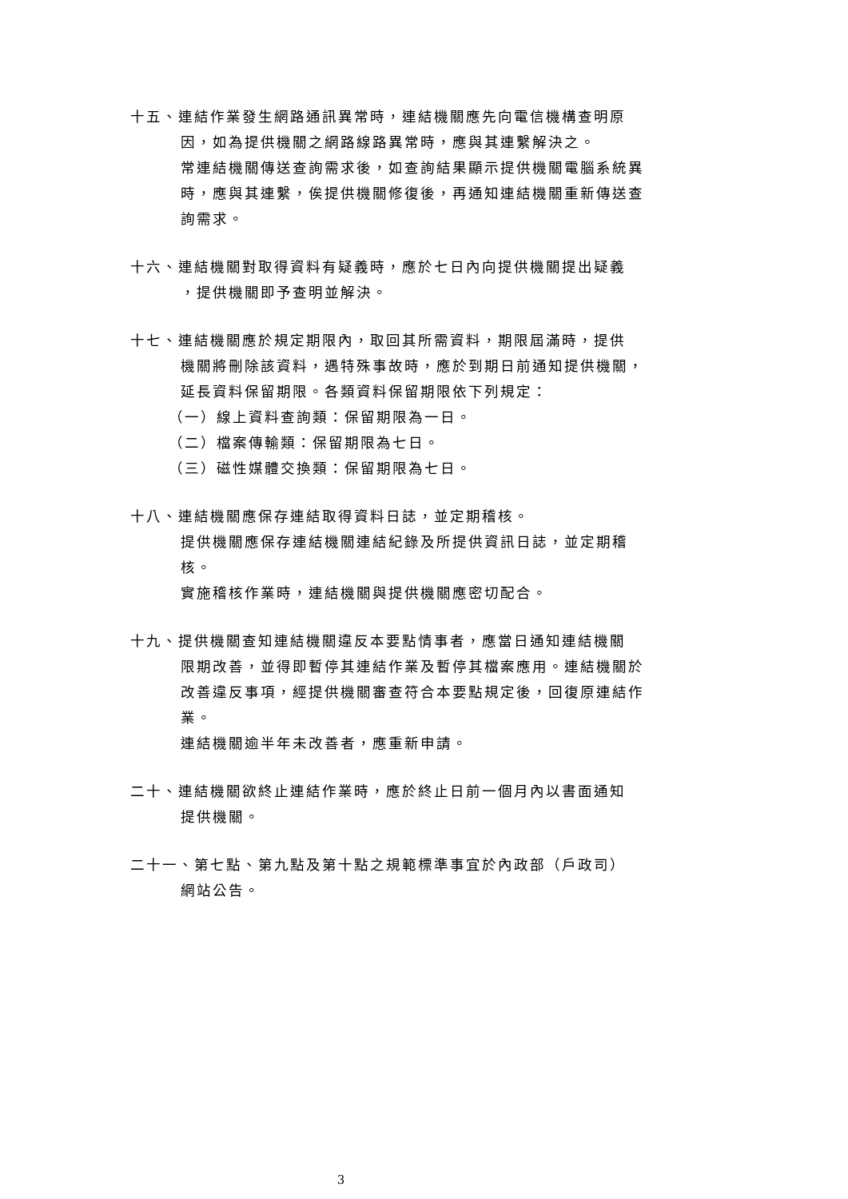十五、連結作業發生網路通訊異常時，連結機關應先向電信機構查明原
因，如為提供機關之網路線路異常時，應與其連繫解決之。
常連結機關傳送查詢需求後，如查詢結果顯示提供機關電腦系統異時，應與其連繫，俟提供機關修復後，再通知連結機關重新傳送查詢需求。
十六、連結機關對取得資料有疑義時，應於七日內向提供機關提出疑義
，提供機關即予查明並解決。
十七、連結機關應於規定期限內，取回其所需資料，期限屆滿時，提供
機關將刪除該資料，遇特殊事故時，應於到期日前通知提供機關，延長資料保留期限。各類資料保留期限依下列規定：
（一）線上資料查詢類：保留期限為一日。
（二）檔案傳輸類：保留期限為七日。
（三）磁性媒體交換類：保留期限為七日。
十八、連結機關應保存連結取得資料日誌，並定期稽核。
提供機關應保存連結機關連結紀錄及所提供資訊日誌，並定期稽核。
實施稽核作業時，連結機關與提供機關應密切配合。
十九、提供機關查知連結機關違反本要點情事者，應當日通知連結機關
限期改善，並得即暫停其連結作業及暫停其檔案應用。連結機關於改善違反事項，經提供機關審查符合本要點規定後，回復原連結作業。
連結機關逾半年未改善者，應重新申請。
二十、連結機關欲終止連結作業時，應於終止日前一個月內以書面通知
提供機關。
二十一、第七點、第九點及第十點之規範標準事宜於內政部（戶政司）
網站公告。
3